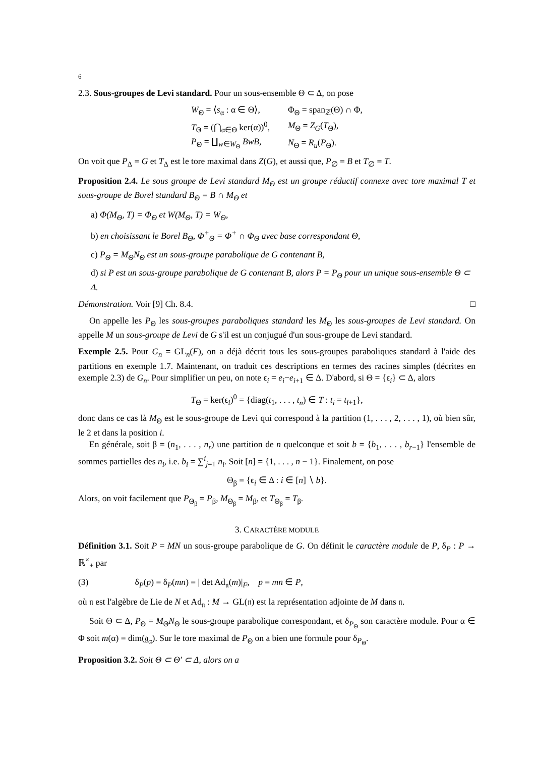6
2.3. Sous-groupes de Levi standard. Pour un sous-ensemble Θ ⊂ Δ, on pose
| W<sub>Θ</sub> = ⟨ s<sub>α</sub> : α ∈ Θ⟩, | Φ<sub>Θ</sub> = span<sub>ℤ</sub>(Θ) ∩ Φ, |
| T<sub>Θ</sub> = (⋂<sub>α∈Θ</sub> ker(α))<sup>0</sup>, | M<sub>Θ</sub> = Z<sub>G</sub> ( T<sub>Θ</sub>), |
| P<sub>Θ</sub> = ∐<sub>w∈W<sub>Θ</sub></sub> BwB , | N<sub>Θ</sub> = R<sub>u</sub> ( P<sub>Θ</sub>). |
On voit que P<sub>Δ</sub> = G et T<sub>Δ</sub> est le tore maximal dans Z(G), et aussi que, P<sub>∅</sub> = B et T<sub>∅</sub> = T.
Proposition 2.4. Le sous groupe de Levi standard M<sub>Θ</sub> est un groupe réductif connexe avec tore maximal T et sous-groupe de Borel standard B<sub>Θ</sub> = B ∩ M<sub>Θ</sub> et
a) Φ(M<sub>Θ</sub>, T) = Φ<sub>Θ</sub> et W(M<sub>Θ</sub>, T) = W<sub>Θ</sub>,
b) en choisissant le Borel B<sub>Θ</sub>, Φ<sup>+</sup><sub>Θ</sub> = Φ<sup>+</sup> ∩ Φ<sub>Θ</sub> avec base correspondant Θ,
c) P<sub>Θ</sub> = M<sub>Θ</sub>N<sub>Θ</sub> est un sous-groupe parabolique de G contenant B,
d) si P est un sous-groupe parabolique de G contenant B, alors P = P<sub>Θ</sub> pour un unique sous-ensemble Θ ⊂ Δ.
Démonstration. Voir [9] Ch. 8.4. □
On appelle les P<sub>Θ</sub> les sous-groupes paraboliques standard les M<sub>Θ</sub> les sous-groupes de Levi standard. On appelle M un sous-groupe de Levi de G s'il est un conjugué d'un sous-groupe de Levi standard.
Exemple 2.5. Pour G<sub>n</sub> = GL<sub>n</sub>(F), on a déjà décrit tous les sous-groupes paraboliques standard à l'aide des partitions en exemple 1.7. Maintenant, on traduit ces descriptions en termes des racines simples (décrites en exemple 2.3) de G<sub>n</sub>. Pour simplifier un peu, on note ϵ<sub>i</sub> = e<sub>i</sub>−e<sub>i+1</sub> ∈ Δ. D'abord, si Θ = {ϵ<sub>i</sub>} ⊂ Δ, alors
T<sub>Θ</sub> = ker(ϵ<sub>i</sub>)<sup>0</sup> = {diag(t<sub>1</sub>, . . . , t<sub>n</sub>) ∈ T : t<sub>i</sub> = t<sub>i+1</sub>},
donc dans ce cas là M<sub>Θ</sub> est le sous-groupe de Levi qui correspond à la partition (1, . . . , 2, . . . , 1), où bien sûr, le 2 et dans la position i.
En générale, soit β = (n<sub>1</sub>, . . . , n<sub>r</sub>) une partition de n quelconque et soit b = {b<sub>1</sub>, . . . , b<sub>r−1</sub>} l'ensemble de sommes partielles des n<sub>i</sub>, i.e. b<sub>i</sub> = ∑<sup>i</sup><sub>j=1</sub> n<sub>i</sub>. Soit [n] = {1, . . . , n − 1}. Finalement, on pose
Θ<sub>β</sub> = {ϵ<sub>i</sub> ∈ Δ : i ∈ [n] ∖ b}.
Alors, on voit facilement que P<sub>Θ<sub>β</sub></sub> = P<sub>β</sub>, M<sub>Θ<sub>β</sub></sub> = M<sub>β</sub>, et T<sub>Θ<sub>β</sub></sub> = T<sub>β</sub>.
3. CARACTÈRE MODULE
Définition 3.1. Soit P = MN un sous-groupe parabolique de G. On définit le caractère module de P, δ<sub>P</sub> : P → ℝ<sup>×</sup><sub>+</sub> par
(3) δ<sub>P</sub>(p) = δ<sub>P</sub>(mn) = | det Ad<sub>𝔫</sub>(m)|<sub>F</sub>, p = mn ∈ P,
où 𝔫 est l'algèbre de Lie de N et Ad<sub>𝔫</sub> : M → GL(𝔫) est la représentation adjointe de M dans 𝔫.
Soit Θ ⊂ Δ, P<sub>Θ</sub> = M<sub>Θ</sub>N<sub>Θ</sub> le sous-groupe parabolique correspondant, et δ<sub>P<sub>Θ</sub></sub> son caractère module. Pour α ∈ Φ soit m(α) = dim(𝔤<sub>α</sub>). Sur le tore maximal de P<sub>Θ</sub> on a bien une formule pour δ<sub>P<sub>Θ</sub></sub>.
Proposition 3.2. Soit Θ ⊂ Θ′ ⊂ Δ, alors on a